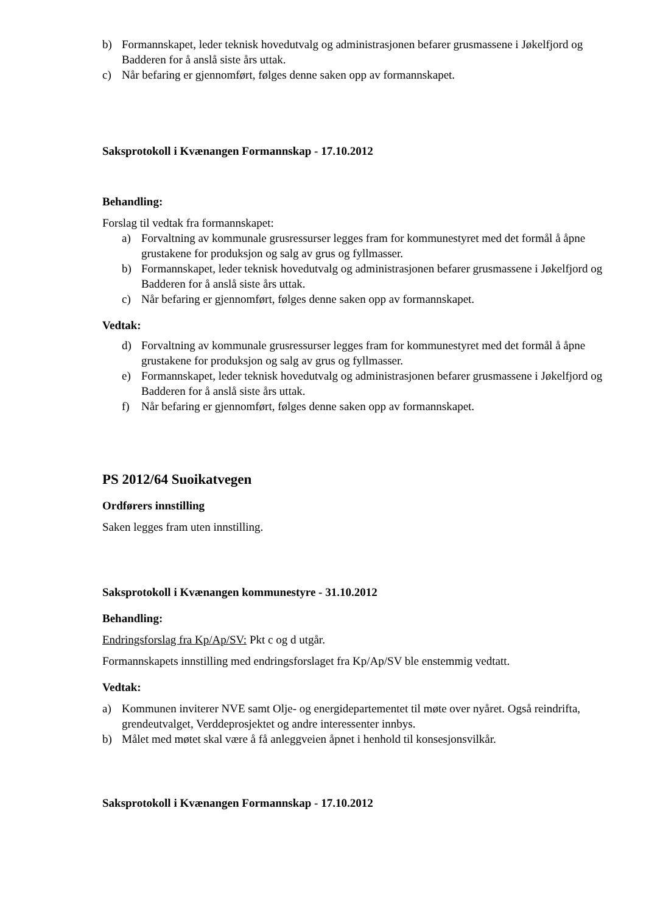b) Formannskapet, leder teknisk hovedutvalg og administrasjonen befarer grusmassene i Jøkelfjord og Badderen for å anslå siste års uttak.
c) Når befaring er gjennomført, følges denne saken opp av formannskapet.
Saksprotokoll i Kvænangen Formannskap - 17.10.2012
Behandling:
Forslag til vedtak fra formannskapet:
a) Forvaltning av kommunale grusressurser legges fram for kommunestyret med det formål å åpne grustakene for produksjon og salg av grus og fyllmasser.
b) Formannskapet, leder teknisk hovedutvalg og administrasjonen befarer grusmassene i Jøkelfjord og Badderen for å anslå siste års uttak.
c) Når befaring er gjennomført, følges denne saken opp av formannskapet.
Vedtak:
d) Forvaltning av kommunale grusressurser legges fram for kommunestyret med det formål å åpne grustakene for produksjon og salg av grus og fyllmasser.
e) Formannskapet, leder teknisk hovedutvalg og administrasjonen befarer grusmassene i Jøkelfjord og Badderen for å anslå siste års uttak.
f) Når befaring er gjennomført, følges denne saken opp av formannskapet.
PS 2012/64 Suoikatvegen
Ordførers innstilling
Saken legges fram uten innstilling.
Saksprotokoll i Kvænangen kommunestyre - 31.10.2012
Behandling:
Endringsforslag fra Kp/Ap/SV: Pkt c og d utgår.
Formannskapets innstilling med endringsforslaget fra Kp/Ap/SV ble enstemmig vedtatt.
Vedtak:
a) Kommunen inviterer NVE samt Olje- og energidepartementet til møte over nyåret. Også reindrifta, grendeutvalget, Verddeprosjektet og andre interessenter innbys.
b) Målet med møtet skal være å få anleggveien åpnet i henhold til konsesjonsvilkår.
Saksprotokoll i Kvænangen Formannskap - 17.10.2012